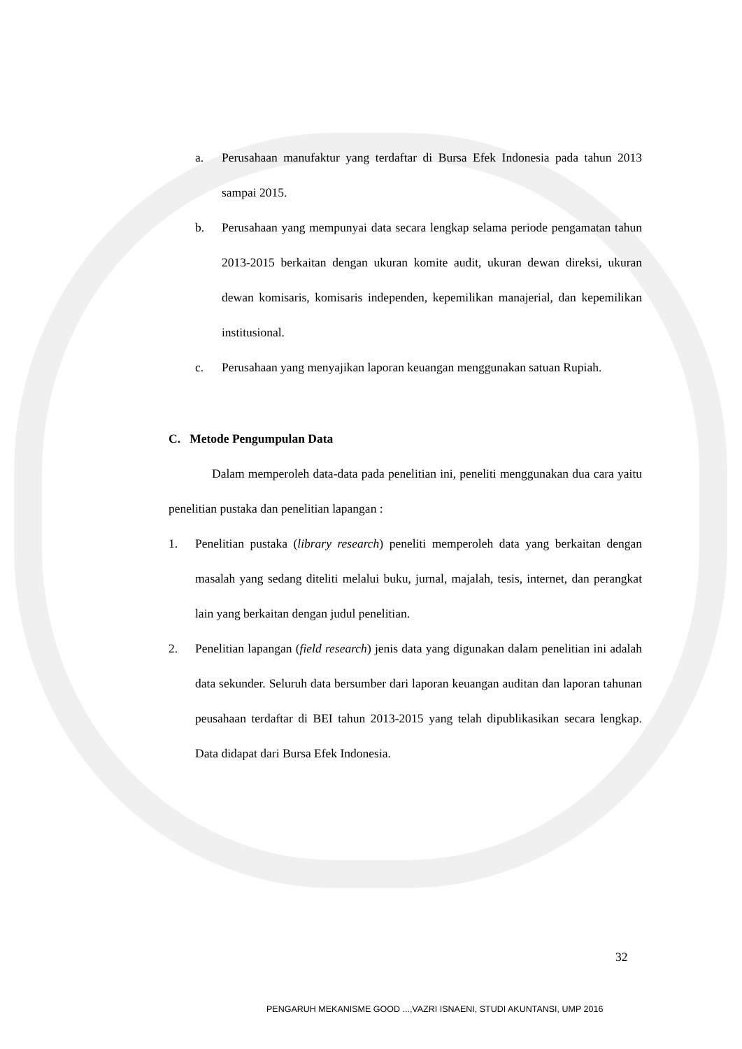a. Perusahaan manufaktur yang terdaftar di Bursa Efek Indonesia pada tahun 2013 sampai 2015.
b. Perusahaan yang mempunyai data secara lengkap selama periode pengamatan tahun 2013-2015 berkaitan dengan ukuran komite audit, ukuran dewan direksi, ukuran dewan komisaris, komisaris independen, kepemilikan manajerial, dan kepemilikan institusional.
c. Perusahaan yang menyajikan laporan keuangan menggunakan satuan Rupiah.
C. Metode Pengumpulan Data
Dalam memperoleh data-data pada penelitian ini, peneliti menggunakan dua cara yaitu penelitian pustaka dan penelitian lapangan :
1. Penelitian pustaka (library research) peneliti memperoleh data yang berkaitan dengan masalah yang sedang diteliti melalui buku, jurnal, majalah, tesis, internet, dan perangkat lain yang berkaitan dengan judul penelitian.
2. Penelitian lapangan (field research) jenis data yang digunakan dalam penelitian ini adalah data sekunder. Seluruh data bersumber dari laporan keuangan auditan dan laporan tahunan peusahaan terdaftar di BEI tahun 2013-2015 yang telah dipublikasikan secara lengkap. Data didapat dari Bursa Efek Indonesia.
32
PENGARUH MEKANISME GOOD ...,VAZRI ISNAENI, STUDI AKUNTANSI, UMP 2016